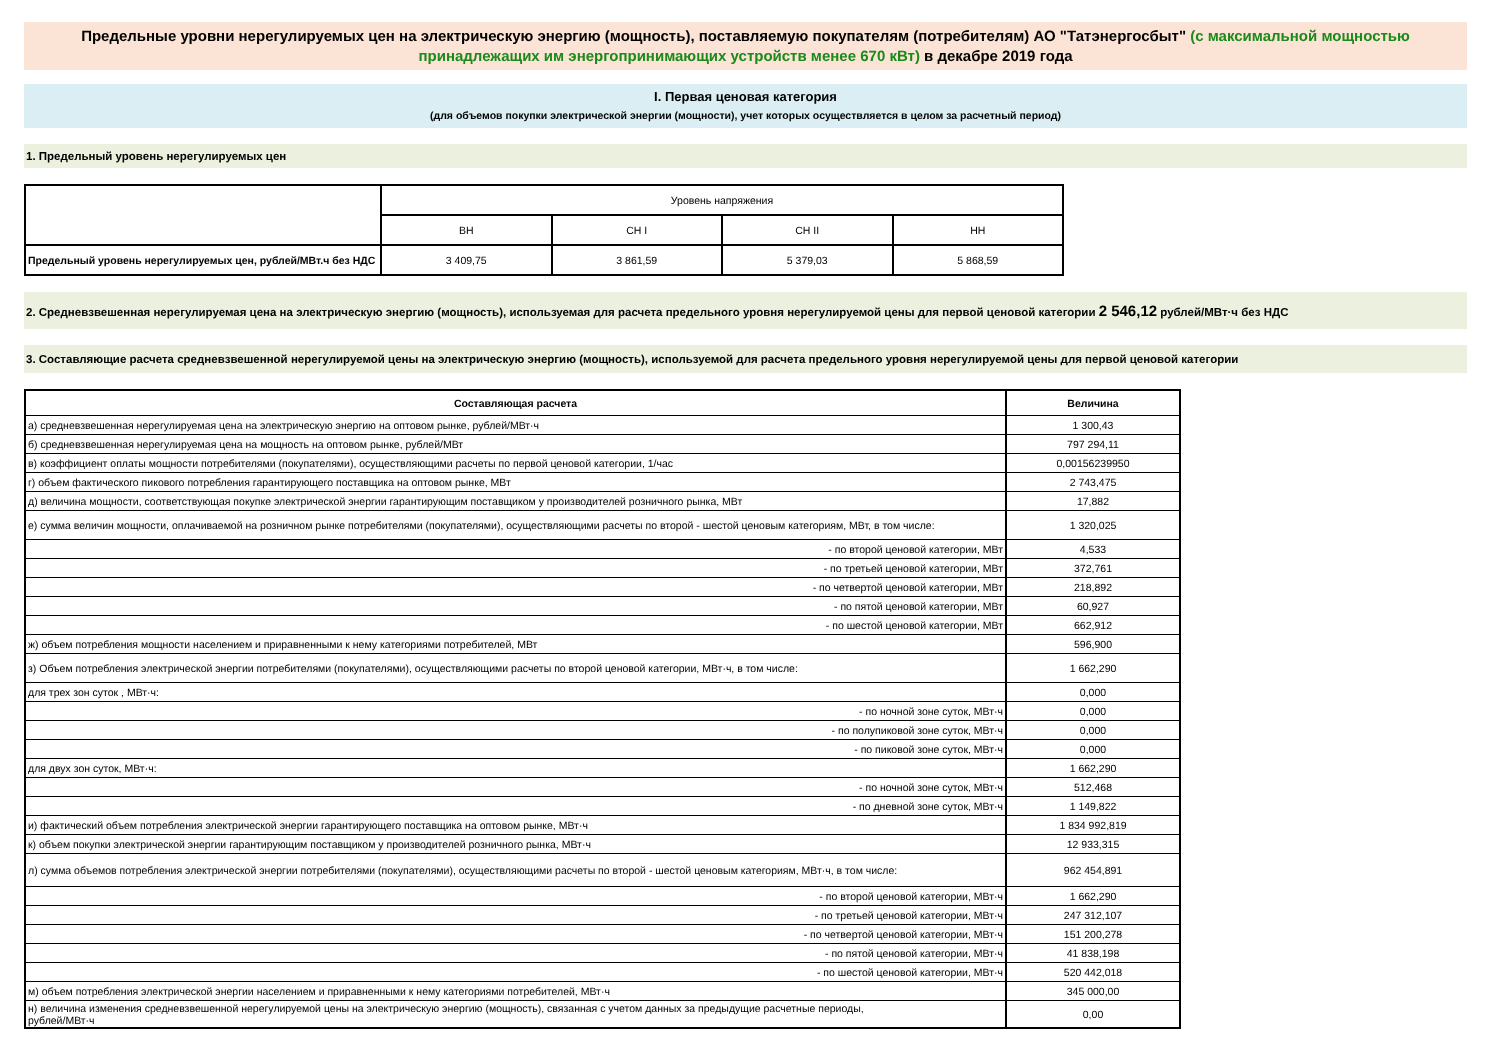Предельные уровни нерегулируемых цен на электрическую энергию (мощность), поставляемую покупателям (потребителям) АО "Татэнергосбыт" (с максимальной мощностью принадлежащих им энергопринимающих устройств менее 670 кВт) в декабре 2019 года
I. Первая ценовая категория
(для объемов покупки электрической энергии (мощности), учет которых осуществляется в целом за расчетный период)
1. Предельный уровень нерегулируемых цен
| | Уровень напряжения | | | |
| | ВН | СН I | СН II | НН |
| Предельный уровень нерегулируемых цен, рублей/МВт.ч без НДС | 3 409,75 | 3 861,59 | 5 379,03 | 5 868,59 |
2. Средневзвешенная нерегулируемая цена на электрическую энергию (мощность), используемая для расчета предельного уровня нерегулируемой цены для первой ценовой категории 2 546,12 рублей/МВт·ч без НДС
3. Составляющие расчета средневзвешенной нерегулируемой цены на электрическую энергию (мощность), используемой для расчета предельного уровня нерегулируемой цены для первой ценовой категории
| Составляющая расчета | Величина |
| --- | --- |
| а) средневзвешенная нерегулируемая цена на электрическую энергию на оптовом рынке, рублей/МВт·ч | 1 300,43 |
| б) средневзвешенная нерегулируемая цена на мощность на оптовом рынке, рублей/МВт | 797 294,11 |
| в) коэффициент оплаты мощности потребителями (покупателями), осуществляющими расчеты по первой ценовой категории, 1/час | 0,00156239950 |
| г) объем фактического пикового потребления гарантирующего поставщика на оптовом рынке, МВт | 2 743,475 |
| д) величина мощности, соответствующая покупке электрической энергии гарантирующим поставщиком у производителей розничного рынка, МВт | 17,882 |
| е) сумма величин мощности, оплачиваемой на розничном рынке потребителями (покупателями), осуществляющими расчеты по второй - шестой ценовым категориям, МВт, в том числе: | 1 320,025 |
| - по второй ценовой категории, МВт | 4,533 |
| - по третьей ценовой категории, МВт | 372,761 |
| - по четвертой ценовой категории, МВт | 218,892 |
| - по пятой ценовой категории, МВт | 60,927 |
| - по шестой ценовой категории, МВт | 662,912 |
| ж) объем потребления мощности населением и приравненными к нему категориями потребителей, МВт | 596,900 |
| з) Объем потребления электрической энергии потребителями (покупателями), осуществляющими расчеты по второй ценовой категории, МВт·ч, в том числе: | 1 662,290 |
| для трех зон суток , МВт·ч: | 0,000 |
| - по ночной зоне суток, МВт·ч | 0,000 |
| - по полупиковой зоне суток, МВт·ч | 0,000 |
| - по пиковой зоне суток, МВт·ч | 0,000 |
| для двух зон суток, МВт·ч: | 1 662,290 |
| - по ночной зоне суток, МВт·ч | 512,468 |
| - по дневной зоне суток, МВт·ч | 1 149,822 |
| и) фактический объем потребления электрической энергии гарантирующего поставщика на оптовом рынке, МВт·ч | 1 834 992,819 |
| к) объем покупки электрической энергии гарантирующим поставщиком у производителей розничного рынка, МВт·ч | 12 933,315 |
| л) сумма объемов потребления электрической энергии потребителями (покупателями), осуществляющими расчеты по второй - шестой ценовым категориям, МВт·ч, в том числе: | 962 454,891 |
| - по второй ценовой категории, МВт·ч | 1 662,290 |
| - по третьей ценовой категории, МВт·ч | 247 312,107 |
| - по четвертой ценовой категории, МВт·ч | 151 200,278 |
| - по пятой ценовой категории, МВт·ч | 41 838,198 |
| - по шестой ценовой категории, МВт·ч | 520 442,018 |
| м) объем потребления электрической энергии населением и приравненными к нему категориями потребителей, МВт·ч | 345 000,00 |
| н) величина изменения средневзвешенной нерегулируемой цены на электрическую энергию (мощность), связанная с учетом данных за предыдущие расчетные периоды, рублей/МВт·ч | 0,00 |